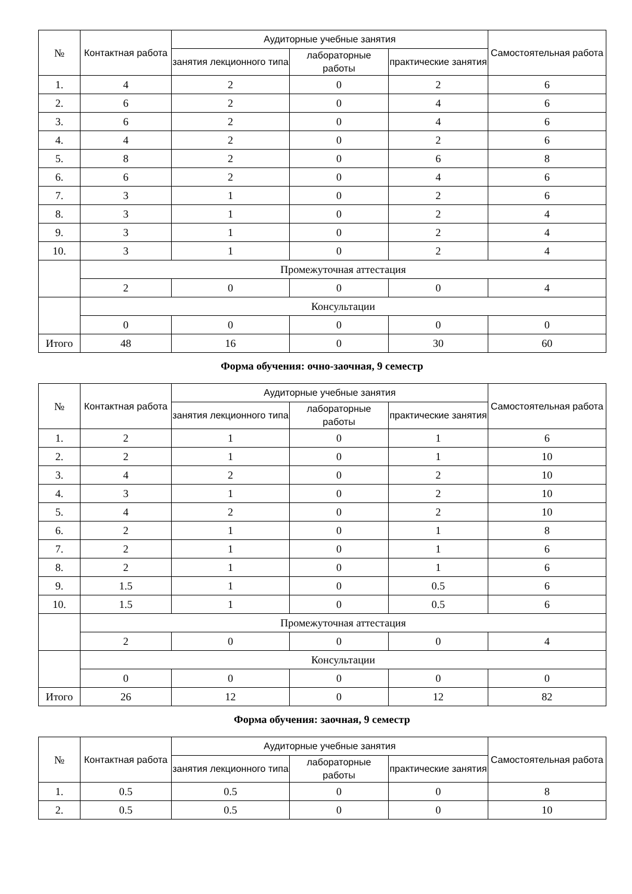| № | Контактная работа | Аудиторные учебные занятия | | | Самостоятельная работа |
| --- | --- | --- | --- | --- | --- |
| | | занятия лекционного типа | лабораторные работы | практические занятия | |
| 1. | 4 | 2 | 0 | 2 | 6 |
| 2. | 6 | 2 | 0 | 4 | 6 |
| 3. | 6 | 2 | 0 | 4 | 6 |
| 4. | 4 | 2 | 0 | 2 | 6 |
| 5. | 8 | 2 | 0 | 6 | 8 |
| 6. | 6 | 2 | 0 | 4 | 6 |
| 7. | 3 | 1 | 0 | 2 | 6 |
| 8. | 3 | 1 | 0 | 2 | 4 |
| 9. | 3 | 1 | 0 | 2 | 4 |
| 10. | 3 | 1 | 0 | 2 | 4 |
| | Промежуточная аттестация | | | | |
| | 2 | 0 | 0 | 0 | 4 |
| | Консультации | | | | |
| | 0 | 0 | 0 | 0 | 0 |
| Итого | 48 | 16 | 0 | 30 | 60 |
Форма обучения: очно-заочная, 9 семестр
| № | Контактная работа | Аудиторные учебные занятия | | | Самостоятельная работа |
| --- | --- | --- | --- | --- | --- |
| | | занятия лекционного типа | лабораторные работы | практические занятия | |
| 1. | 2 | 1 | 0 | 1 | 6 |
| 2. | 2 | 1 | 0 | 1 | 10 |
| 3. | 4 | 2 | 0 | 2 | 10 |
| 4. | 3 | 1 | 0 | 2 | 10 |
| 5. | 4 | 2 | 0 | 2 | 10 |
| 6. | 2 | 1 | 0 | 1 | 8 |
| 7. | 2 | 1 | 0 | 1 | 6 |
| 8. | 2 | 1 | 0 | 1 | 6 |
| 9. | 1.5 | 1 | 0 | 0.5 | 6 |
| 10. | 1.5 | 1 | 0 | 0.5 | 6 |
| | Промежуточная аттестация | | | | |
| | 2 | 0 | 0 | 0 | 4 |
| | Консультации | | | | |
| | 0 | 0 | 0 | 0 | 0 |
| Итого | 26 | 12 | 0 | 12 | 82 |
Форма обучения: заочная, 9 семестр
| № | Контактная работа | Аудиторные учебные занятия | | | Самостоятельная работа |
| --- | --- | --- | --- | --- | --- |
| | | занятия лекционного типа | лабораторные работы | практические занятия | |
| 1. | 0.5 | 0.5 | 0 | 0 | 8 |
| 2. | 0.5 | 0.5 | 0 | 0 | 10 |